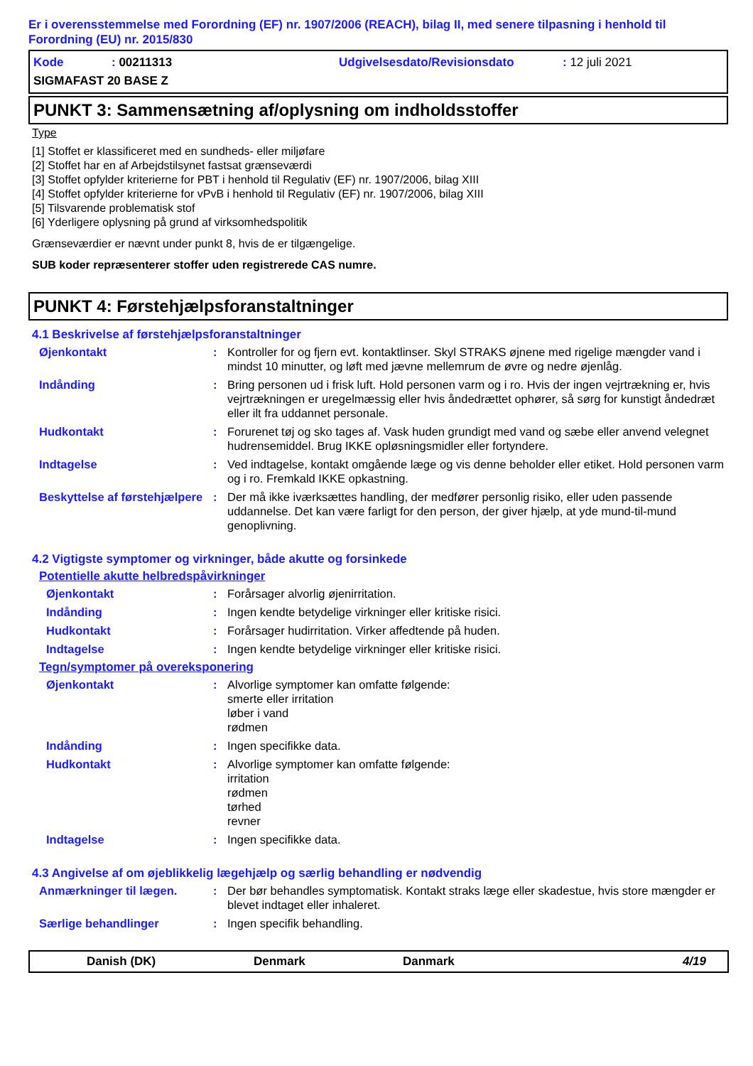Er i overensstemmelse med Forordning (EF) nr. 1907/2006 (REACH), bilag II, med senere tilpasning i henhold til Forordning (EU) nr. 2015/830
Kode: 00211313 Udgivelsesdato/Revisionsdato: 12 juli 2021
SIGMAFAST 20 BASE Z
PUNKT 3: Sammensætning af/oplysning om indholdsstoffer
Type
[1] Stoffet er klassificeret med en sundheds- eller miljøfare
[2] Stoffet har en af Arbejdstilsynet fastsat grænseværdi
[3] Stoffet opfylder kriterierne for PBT i henhold til Regulativ (EF) nr. 1907/2006, bilag XIII
[4] Stoffet opfylder kriterierne for vPvB i henhold til Regulativ (EF) nr. 1907/2006, bilag XIII
[5] Tilsvarende problematisk stof
[6] Yderligere oplysning på grund af virksomhedspolitik
Grænseværdier er nævnt under punkt 8, hvis de er tilgængelige.
SUB koder repræsenterer stoffer uden registrerede CAS numre.
PUNKT 4: Førstehjælpsforanstaltninger
4.1 Beskrivelse af førstehjælpsforanstaltninger
Øjenkontakt: Kontroller for og fjern evt. kontaktlinser. Skyl STRAKS øjnene med rigelige mængder vand i mindst 10 minutter, og løft med jævne mellemrum de øvre og nedre øjenlåg.
Indånding: Bring personen ud i frisk luft. Hold personen varm og i ro. Hvis der ingen vejrtrækning er, hvis vejrtrækningen er uregelmæssig eller hvis åndedrættet ophører, så sørg for kunstigt åndedræt eller ilt fra uddannet personale.
Hudkontakt: Forurenet tøj og sko tages af. Vask huden grundigt med vand og sæbe eller anvend velegnet hudrensemiddel. Brug IKKE opløsningsmidler eller fortyndere.
Indtagelse: Ved indtagelse, kontakt omgående læge og vis denne beholder eller etiket. Hold personen varm og i ro. Fremkald IKKE opkastning.
Beskyttelse af førstehjælpere: Der må ikke iværksættes handling, der medfører personlig risiko, eller uden passende uddannelse. Det kan være farligt for den person, der giver hjælp, at yde mund-til-mund genoplivning.
4.2 Vigtigste symptomer og virkninger, både akutte og forsinkede
Potentielle akutte helbredspåvirkninger
Øjenkontakt: Forårsager alvorlig øjenirritation.
Indånding: Ingen kendte betydelige virkninger eller kritiske risici.
Hudkontakt: Forårsager hudirritation. Virker affedtende på huden.
Indtagelse: Ingen kendte betydelige virkninger eller kritiske risici.
Tegn/symptomer på overeksponering
Øjenkontakt: Alvorlige symptomer kan omfatte følgende:
smerte eller irritation
løber i vand
rødmen
Indånding: Ingen specifikke data.
Hudkontakt: Alvorlige symptomer kan omfatte følgende:
irritation
rødmen
tørhed
revner
Indtagelse: Ingen specifikke data.
4.3 Angivelse af om øjeblikkelig lægehjælp og særlig behandling er nødvendig
Anmærkninger til lægen.: Der bør behandles symptomatisk. Kontakt straks læge eller skadestue, hvis store mængder er blevet indtaget eller inhaleret.
Særlige behandlinger: Ingen specifik behandling.
Danish (DK) Denmark Danmark 4/19